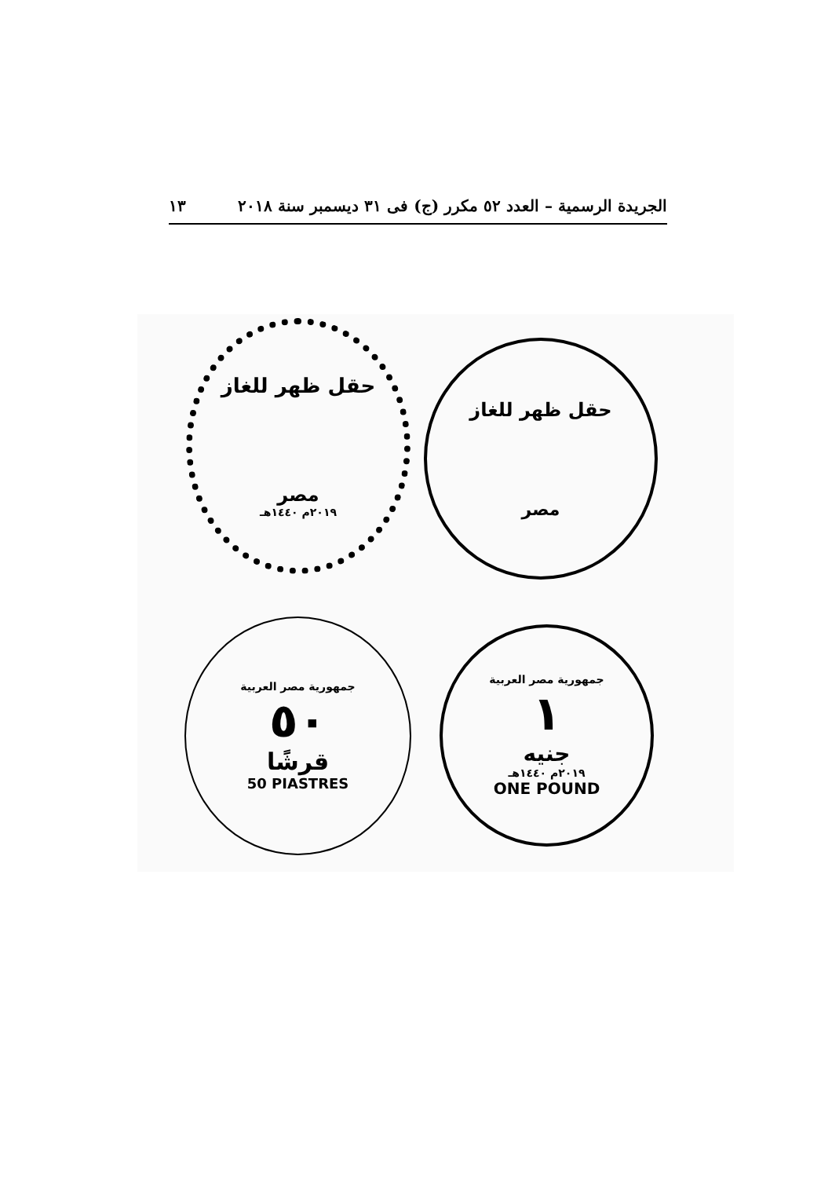الجريدة الرسمية – العدد ٥٢ مكرر (ج) فى ٣١ ديسمبر سنة ٢٠١٨ ١٣
حقل ظهر للغاز
مصر
٢٠١٩م ١٤٤٠هـ
حقل ظهر للغاز
مصر
جمهورية مصر العربية
٥٠
قرشًا
50 PIASTRES
جمهورية مصر العربية
١
جنيه
٢٠١٩م ١٤٤٠هـ
ONE POUND